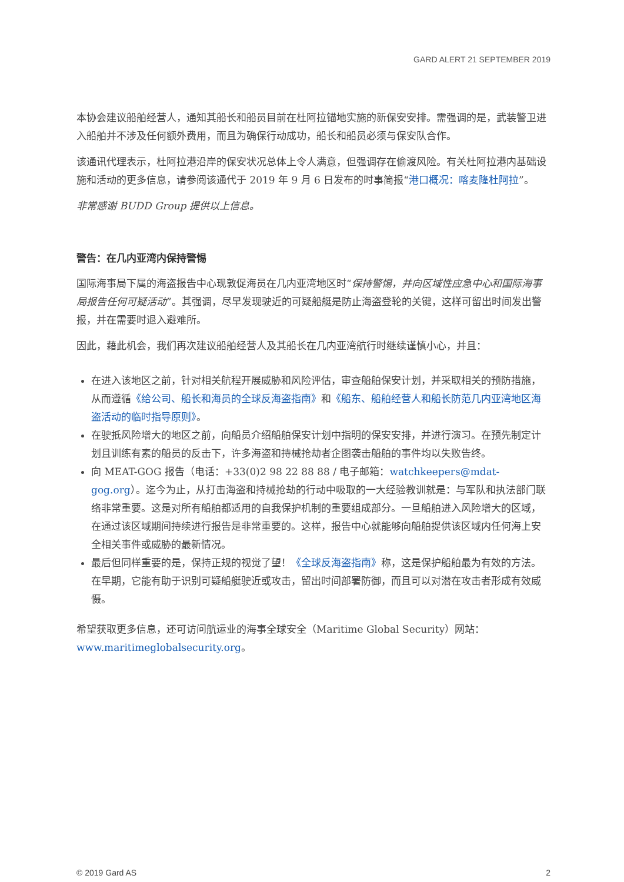GARD ALERT 21 SEPTEMBER 2019
本协会建议船舶经营人，通知其船长和船员目前在杜阿拉锚地实施的新保安安排。需强调的是，武装警卫进入船舶并不涉及任何额外费用，而且为确保行动成功，船长和船员必须与保安队合作。
该通讯代理表示，杜阿拉港沿岸的保安状况总体上令人满意，但强调存在偷渡风险。有关杜阿拉港内基础设施和活动的更多信息，请参阅该通代于 2019 年 9 月 6 日发布的时事简报“港口概况：喀麦隆杜阿拉”。
非常感谢 BUDD Group 提供以上信息。
警告：在几内亚湾内保持警惕
国际海事局下属的海盗报告中心现敦促海员在几内亚湾地区时“保持警惕，并向区域性应急中心和国际海事局报告任何可疑活动”。其强调，尽早发现驶近的可疑船艇是防止海盗登轮的关键，这样可留出时间发出警报，并在需要时退入避难所。
因此，藉此机会，我们再次建议船舶经营人及其船长在几内亚湾航行时继续谨慎小心，并且：
在进入该地区之前，针对相关航程开展威胁和风险评估，审查船舶保安计划，并采取相关的预防措施，从而遵循《给公司、船长和海员的全球反海盗指南》和《船东、船舶经营人和船长防范几内亚湾地区海盗活动的临时指导原则》。
在驶抵风险增大的地区之前，向船员介绍船舶保安计划中指明的保安安排，并进行演习。在预先制定计划且训练有素的船员的反击下，许多海盗和持械抢劫者企图袭击船舶的事件均以失败告终。
向 MEAT-GOG 报告（电话：+33(0)2 98 22 88 88 / 电子邮箱：watchkeepers@mdat-gog.org）。迄今为止，从打击海盗和持械抢劫的行动中吸取的一大经验教训就是：与军队和执法部门联络非常重要。这是对所有船舶都适用的自我保护机制的重要组成部分。一旦船舶进入风险增大的区域，在通过该区域期间持续进行报告是非常重要的。这样，报告中心就能够向船舶提供该区域内任何海上安全相关事件或威胁的最新情况。
最后但同样重要的是，保持正规的视觉了望！《全球反海盗指南》称，这是保护船舶最为有效的方法。在早期，它能有助于识别可疑船艇驶近或攻击，留出时间部署防御，而且可以对潜在攻击者形成有效威慑。
希望获取更多信息，还可访问航运业的海事全球安全（Maritime Global Security）网站：www.maritimeglobalsecurity.org。
© 2019 Gard AS 2